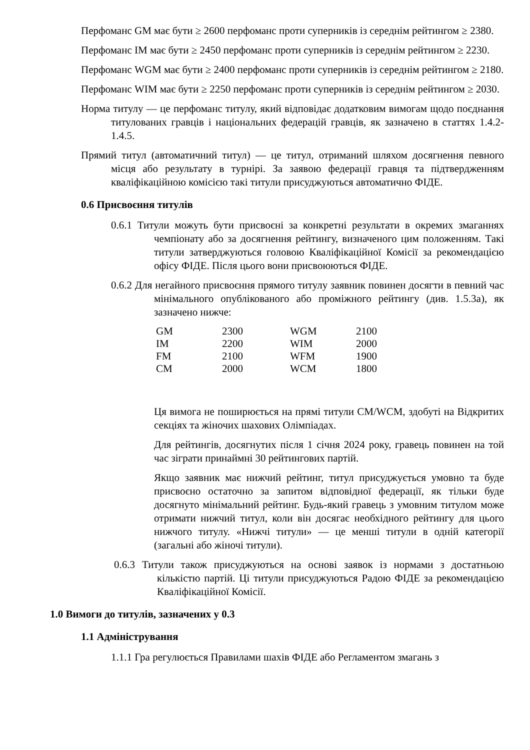Перфоманс GM має бути ≥ 2600 перфоманс проти суперників із середнім рейтингом ≥ 2380.
Перфоманс IM має бути ≥ 2450 перфоманс проти суперників із середнім рейтингом ≥ 2230.
Перфоманс WGM має бути ≥ 2400 перфоманс проти суперників із середнім рейтингом ≥ 2180.
Перфоманс WIM має бути ≥ 2250 перфоманс проти суперників із середнім рейтингом ≥ 2030.
Норма титулу — це перфоманс титулу, який відповідає додатковим вимогам щодо поєднання титулованих гравців і національних федерацій гравців, як зазначено в статтях 1.4.2-1.4.5.
Прямий титул (автоматичний титул) — це титул, отриманий шляхом досягнення певного місця або результату в турнірі. За заявою федерації гравця та підтвердженням кваліфікаційною комісією такі титули присуджуються автоматично ФІДЕ.
0.6 Присвоєння титулів
0.6.1 Титули можуть бути присвоєні за конкретні результати в окремих змаганнях чемпіонату або за досягнення рейтингу, визначеного цим положенням. Такі титули затверджуються головою Кваліфікаційної Комісії за рекомендацією офісу ФІДЕ. Після цього вони присвоюються ФІДЕ.
0.6.2 Для негайного присвоєння прямого титулу заявник повинен досягти в певний час мінімального опублікованого або проміжного рейтингу (див. 1.5.3а), як зазначено нижче:
| GM | 2300 | WGM | 2100 |
| IM | 2200 | WIM | 2000 |
| FM | 2100 | WFM | 1900 |
| CM | 2000 | WCM | 1800 |
Ця вимога не поширюється на прямі титули CM/WCM, здобуті на Відкритих секціях та жіночих шахових Олімпіадах.
Для рейтингів, досягнутих після 1 січня 2024 року, гравець повинен на той час зіграти принаймні 30 рейтингових партій.
Якщо заявник має нижчий рейтинг, титул присуджується умовно та буде присвоєно остаточно за запитом відповідної федерації, як тільки буде досягнуто мінімальний рейтинг. Будь-який гравець з умовним титулом може отримати нижчий титул, коли він досягає необхідного рейтингу для цього нижчого титулу. «Нижчі титули» — це менші титули в одній категорії (загальні або жіночі титули).
0.6.3 Титули також присуджуються на основі заявок із нормами з достатньою кількістю партій. Ці титули присуджуються Радою ФІДЕ за рекомендацією Кваліфікаційної Комісії.
1.0 Вимоги до титулів, зазначених у 0.3
1.1 Адміністрування
1.1.1 Гра регулюється Правилами шахів ФІДЕ або Регламентом змагань з